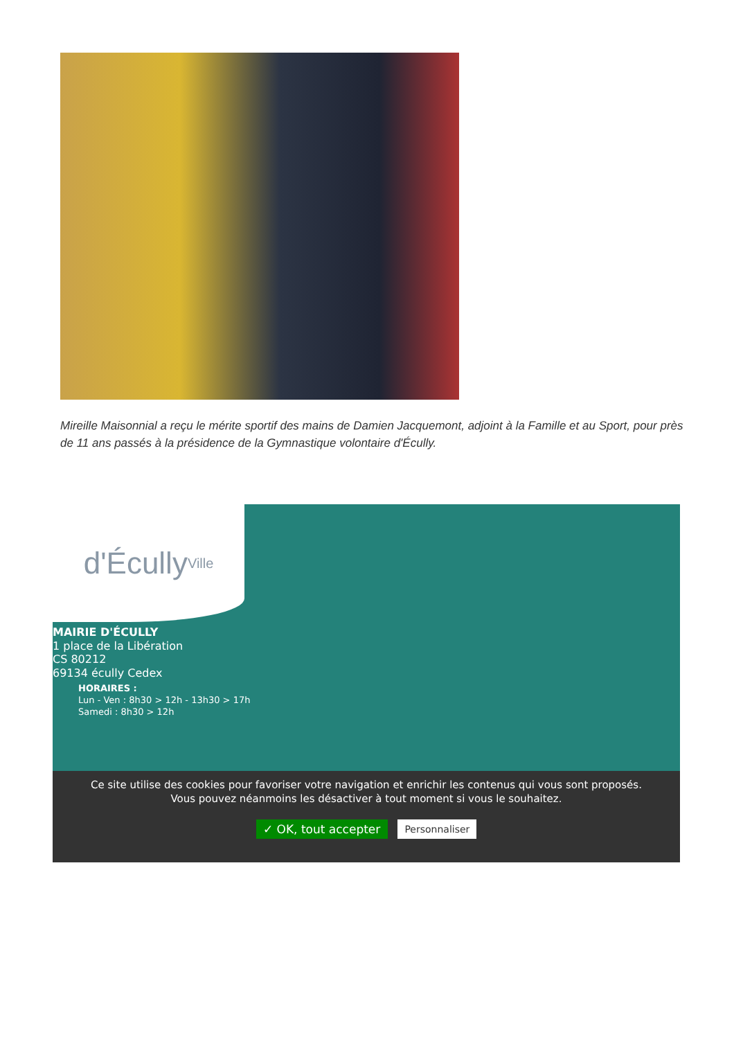Mireille Maisonnial a reçu le mérite sportif des mains de Damien Jacquemont, adjoint à la Famille et au Sport, pour près de 11 ans passés à la présidence de la Gymnastique volontaire d'Écully.
d'Écully Ville
MAIRIE D'ÉCULLY
1 place de la Libération
CS 80212
69134 écully Cedex
HORAIRES :
Lun - Ven : 8h30 > 12h - 13h30 > 17h
Samedi : 8h30 > 12h
Ce site utilise des cookies pour favoriser votre navigation et enrichir les contenus qui vous sont proposés.
Vous pouvez néanmoins les désactiver à tout moment si vous le souhaitez.
✓ OK, tout accepter Personnaliser